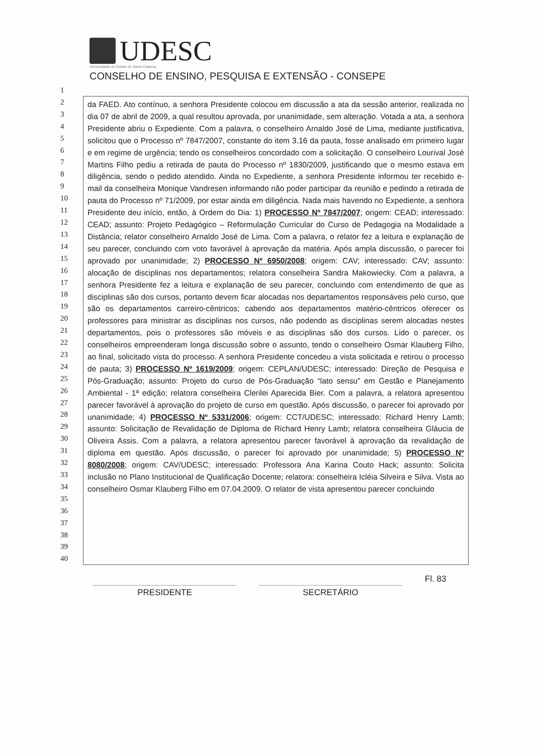UDESC
Universidade do Estado de Santa Catarina
CONSELHO DE ENSINO, PESQUISA E EXTENSÃO - CONSEPE
1
2
3
4
5
6
7
8
9
10
11
12
13
14
15
16
17
18
19
20
21
22
23
24
25
26
27
28
29
30
31
32
33
34
35
36
37
38
39
40
da FAED. Ato contínuo, a senhora Presidente colocou em discussão a ata da sessão anterior, realizada no dia 07 de abril de 2009, a qual resultou aprovada, por unanimidade, sem alteração. Votada a ata, a senhora Presidente abriu o Expediente. Com a palavra, o conselheiro Arnaldo José de Lima, mediante justificativa, solicitou que o Processo nº 7847/2007, constante do item 3.16 da pauta, fosse analisado em primeiro lugar e em regime de urgência; tendo os conselheiros concordado com a solicitação. O conselheiro Lourival José Martins Filho pediu a retirada de pauta do Processo nº 1830/2009, justificando que o mesmo estava em diligência, sendo o pedido atendido. Ainda no Expediente, a senhora Presidente informou ter recebido e-mail da conselheira Monique Vandresen informando não poder participar da reunião e pedindo a retirada de pauta do Processo nº 71/2009, por estar ainda em diligência. Nada mais havendo no Expediente, a senhora Presidente deu início, então, à Ordem do Dia: 1) PROCESSO Nº 7847/2007; origem: CEAD; interessado: CEAD; assunto: Projeto Pedagógico – Reformulação Curricular do Curso de Pedagogia na Modalidade a Distância; relator conselheiro Arnaldo José de Lima. Com a palavra, o relator fez a leitura e explanação de seu parecer, concluindo com voto favorável à aprovação da matéria. Após ampla discussão, o parecer foi aprovado por unanimidade; 2) PROCESSO Nº 6950/2008; origem: CAV; interessado: CAV; assunto: alocação de disciplinas nos departamentos; relatora conselheira Sandra Makowiecky. Com a palavra, a senhora Presidente fez a leitura e explanação de seu parecer, concluindo com entendimento de que as disciplinas são dos cursos, portanto devem ficar alocadas nos departamentos responsáveis pelo curso, que são os departamentos carreiro-cêntricos; cabendo aos departamentos matério-cêntricos oferecer os professores para ministrar as disciplinas nos cursos, não podendo as disciplinas serem alocadas nestes departamentos, pois o professores são móveis e as disciplinas são dos cursos. Lido o parecer, os conselheiros empreenderam longa discussão sobre o assunto, tendo o conselheiro Osmar Klauberg Filho, ao final, solicitado vista do processo. A senhora Presidente concedeu a vista solicitada e retirou o processo de pauta; 3) PROCESSO Nº 1619/2009; origem: CEPLAN/UDESC; interessado: Direção de Pesquisa e Pós-Graduação; assunto: Projeto do curso de Pós-Graduação “lato sensu” em Gestão e Planejamento Ambiental - 1ª edição; relatora conselheira Clerilei Aparecida Bier. Com a palavra, a relatora apresentou parecer favorável à aprovação do projeto de curso em questão. Após discussão, o parecer foi aprovado por unanimidade; 4) PROCESSO Nº 5331/2006; origem: CCT/UDESC; interessado: Richard Henry Lamb; assunto: Solicitação de Revalidação de Diploma de Richard Henry Lamb; relatora conselheira Gláucia de Oliveira Assis. Com a palavra, a relatora apresentou parecer favorável à aprovação da revalidação de diploma em questão. Após discussão, o parecer foi aprovado por unanimidade; 5) PROCESSO Nº 8080/2008; origem: CAV/UDESC; interessado: Professora Ana Karina Couto Hack; assunto: Solicita inclusão no Plano Institucional de Qualificação Docente; relatora: conselheira Icléia Silveira e Silva. Vista ao conselheiro Osmar Klauberg Filho em 07.04.2009. O relator de vista apresentou parecer concluindo
PRESIDENTE SECRETÁRIO
Fl. 83